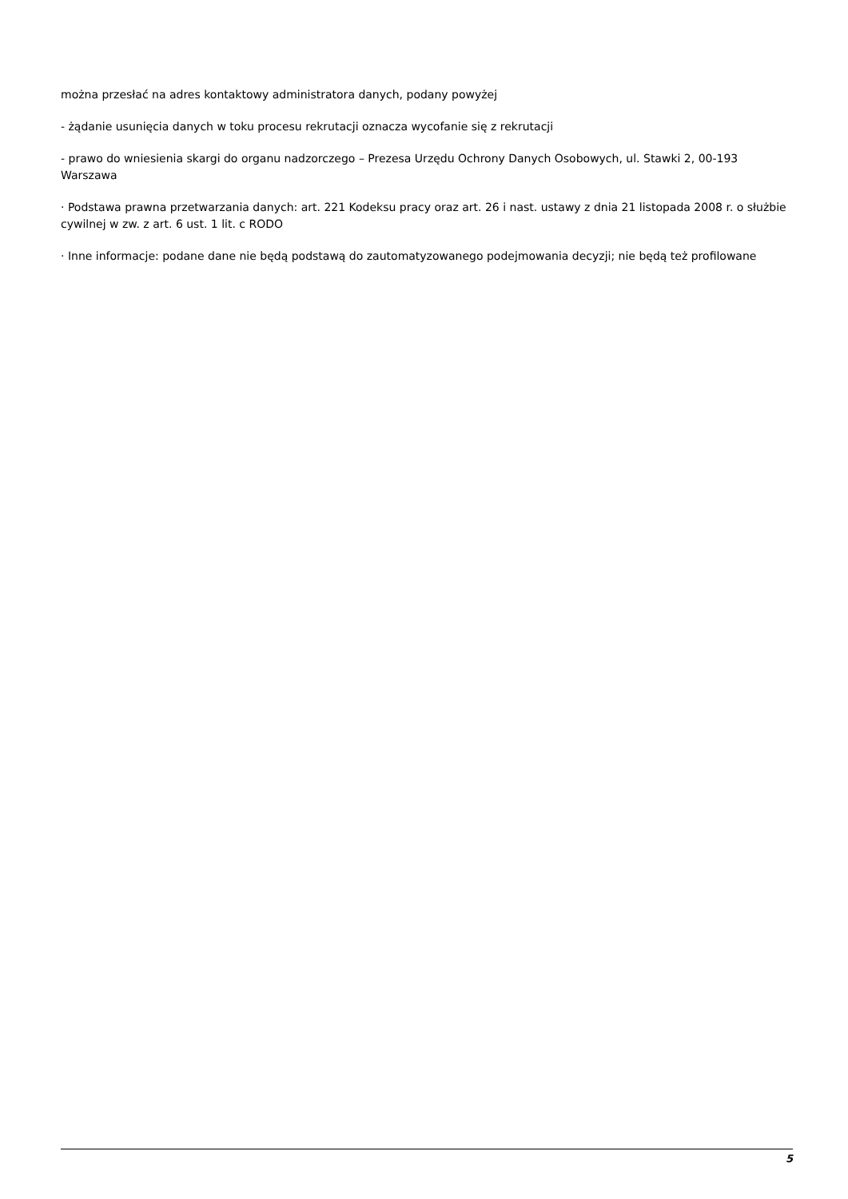można przesłać na adres kontaktowy administratora danych, podany powyżej
- żądanie usunięcia danych w toku procesu rekrutacji oznacza wycofanie się z rekrutacji
- prawo do wniesienia skargi do organu nadzorczego – Prezesa Urzędu Ochrony Danych Osobowych, ul. Stawki 2, 00-193 Warszawa
· Podstawa prawna przetwarzania danych: art. 221 Kodeksu pracy oraz art. 26 i nast. ustawy z dnia 21 listopada 2008 r. o służbie cywilnej w zw. z art. 6 ust. 1 lit. c RODO
· Inne informacje: podane dane nie będą podstawą do zautomatyzowanego podejmowania decyzji; nie będą też profilowane
5